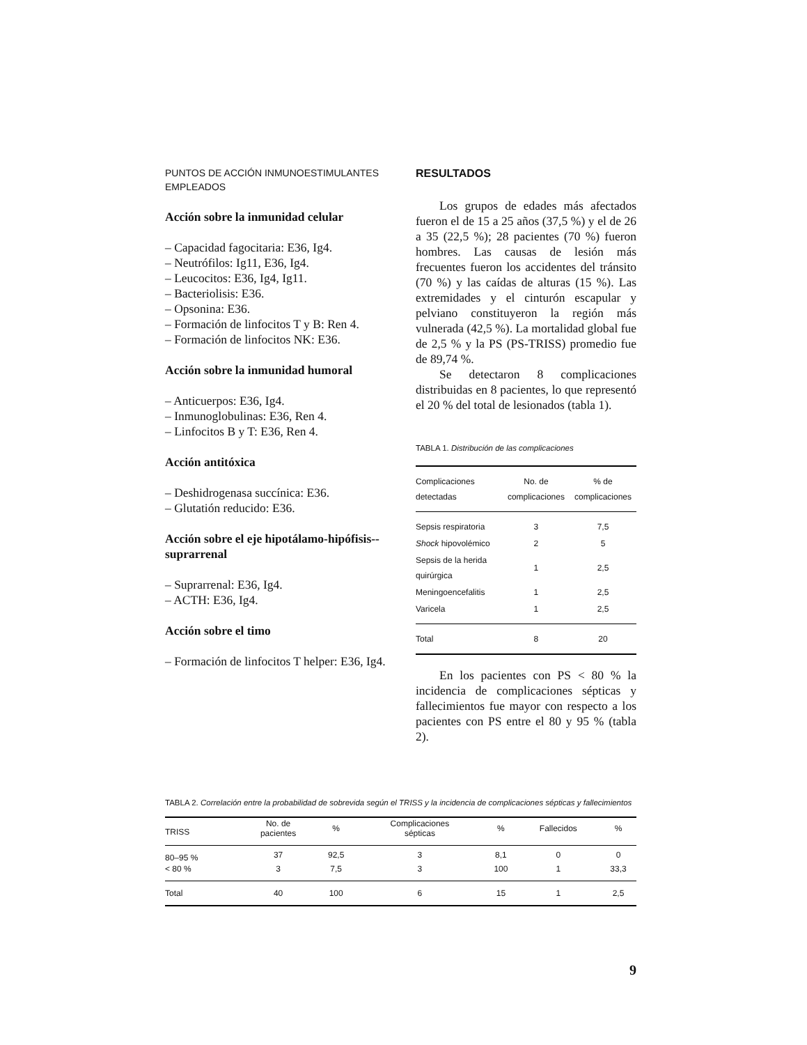PUNTOS DE ACCIÓN INMUNOESTIMULANTES EMPLEADOS
Acción sobre la inmunidad celular
– Capacidad fagocitaria: E36, Ig4.
– Neutrófilos: Ig11, E36, Ig4.
– Leucocitos: E36, Ig4, Ig11.
– Bacteriolisis: E36.
– Opsonina: E36.
– Formación de linfocitos T y B: Ren 4.
– Formación de linfocitos NK: E36.
Acción sobre la inmunidad humoral
– Anticuerpos: E36, Ig4.
– Inmunoglobulinas: E36, Ren 4.
– Linfocitos B y T: E36, Ren 4.
Acción antitóxica
– Deshidrogenasa succínica: E36.
– Glutatión reducido: E36.
Acción sobre el eje hipotálamo-hipófisis--suprarrenal
– Suprarrenal: E36, Ig4.
– ACTH: E36, Ig4.
Acción sobre el timo
– Formación de linfocitos T helper: E36, Ig4.
RESULTADOS
Los grupos de edades más afectados fueron el de 15 a 25 años (37,5 %) y el de 26 a 35 (22,5 %); 28 pacientes (70 %) fueron hombres. Las causas de lesión más frecuentes fueron los accidentes del tránsito (70 %) y las caídas de alturas (15 %). Las extremidades y el cinturón escapular y pelviano constituyeron la región más vulnerada (42,5 %). La mortalidad global fue de 2,5 % y la PS (PS-TRISS) promedio fue de 89,74 %.
Se detectaron 8 complicaciones distribuidas en 8 pacientes, lo que representó el 20 % del total de lesionados (tabla 1).
TABLA 1. Distribución de las complicaciones
| Complicaciones detectadas | No. de complicaciones | % de complicaciones |
| --- | --- | --- |
| Sepsis respiratoria | 3 | 7,5 |
| Shock hipovolémico | 2 | 5 |
| Sepsis de la herida quirúrgica | 1 | 2,5 |
| Meningoencefalitis | 1 | 2,5 |
| Varicela | 1 | 2,5 |
| Total | 8 | 20 |
En los pacientes con PS < 80 % la incidencia de complicaciones sépticas y fallecimientos fue mayor con respecto a los pacientes con PS entre el 80 y 95 % (tabla 2).
TABLA 2. Correlación entre la probabilidad de sobrevida según el TRISS y la incidencia de complicaciones sépticas y fallecimientos
| TRISS | No. de pacientes | % | Complicaciones sépticas | % | Fallecidos | % |
| --- | --- | --- | --- | --- | --- | --- |
| 80–95 % | 37 | 92,5 | 3 | 8,1 | 0 | 0 |
| < 80 % | 3 | 7,5 | 3 | 100 | 1 | 33,3 |
| Total | 40 | 100 | 6 | 15 | 1 | 2,5 |
9